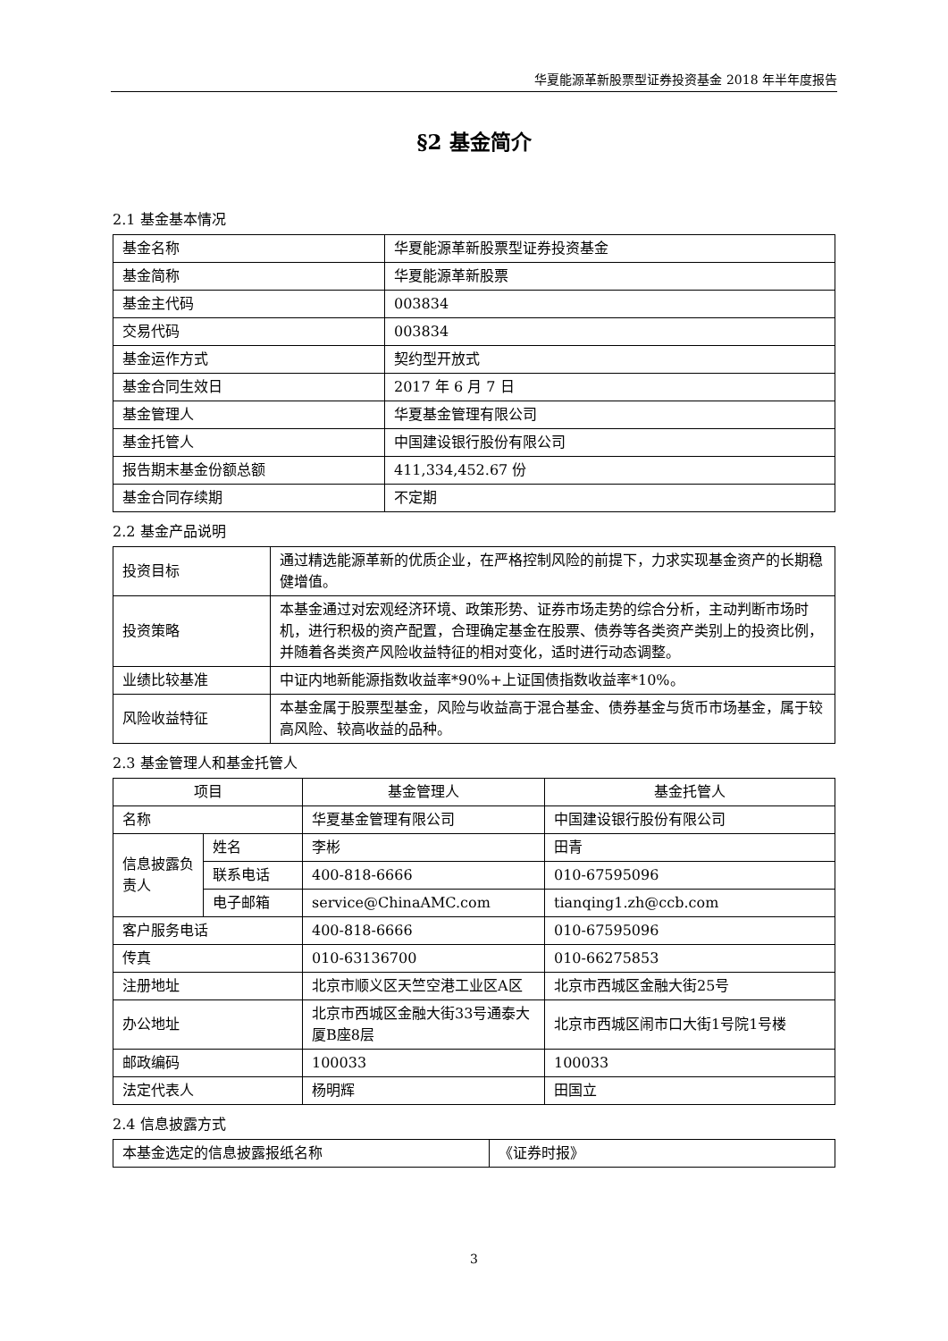华夏能源革新股票型证券投资基金 2018 年半年度报告
§2 基金简介
2.1 基金基本情况
| 基金名称 | 华夏能源革新股票型证券投资基金 |
| 基金简称 | 华夏能源革新股票 |
| 基金主代码 | 003834 |
| 交易代码 | 003834 |
| 基金运作方式 | 契约型开放式 |
| 基金合同生效日 | 2017 年 6 月 7 日 |
| 基金管理人 | 华夏基金管理有限公司 |
| 基金托管人 | 中国建设银行股份有限公司 |
| 报告期末基金份额总额 | 411,334,452.67 份 |
| 基金合同存续期 | 不定期 |
2.2 基金产品说明
| 投资目标 | 通过精选能源革新的优质企业，在严格控制风险的前提下，力求实现基金资产的长期稳健增值。 |
| 投资策略 | 本基金通过对宏观经济环境、政策形势、证券市场走势的综合分析，主动判断市场时机，进行积极的资产配置，合理确定基金在股票、债券等各类资产类别上的投资比例，并随着各类资产风险收益特征的相对变化，适时进行动态调整。 |
| 业绩比较基准 | 中证内地新能源指数收益率*90%+上证国债指数收益率*10%。 |
| 风险收益特征 | 本基金属于股票型基金，风险与收益高于混合基金、债券基金与货币市场基金，属于较高风险、较高收益的品种。 |
2.3 基金管理人和基金托管人
| 项目 | | 基金管理人 | 基金托管人 |
| --- | --- | --- | --- |
| 名称 | | 华夏基金管理有限公司 | 中国建设银行股份有限公司 |
| 信息披露负责人 | 姓名 | 李彬 | 田青 |
| | 联系电话 | 400-818-6666 | 010-67595096 |
| | 电子邮箱 | service@ChinaAMC.com | tianqing1.zh@ccb.com |
| 客户服务电话 | | 400-818-6666 | 010-67595096 |
| 传真 | | 010-63136700 | 010-66275853 |
| 注册地址 | | 北京市顺义区天竺空港工业区A区 | 北京市西城区金融大街25号 |
| 办公地址 | | 北京市西城区金融大街33号通泰大厦B座8层 | 北京市西城区闹市口大街1号院1号楼 |
| 邮政编码 | | 100033 | 100033 |
| 法定代表人 | | 杨明辉 | 田国立 |
2.4 信息披露方式
| 本基金选定的信息披露报纸名称 | 《证券时报》 |
3